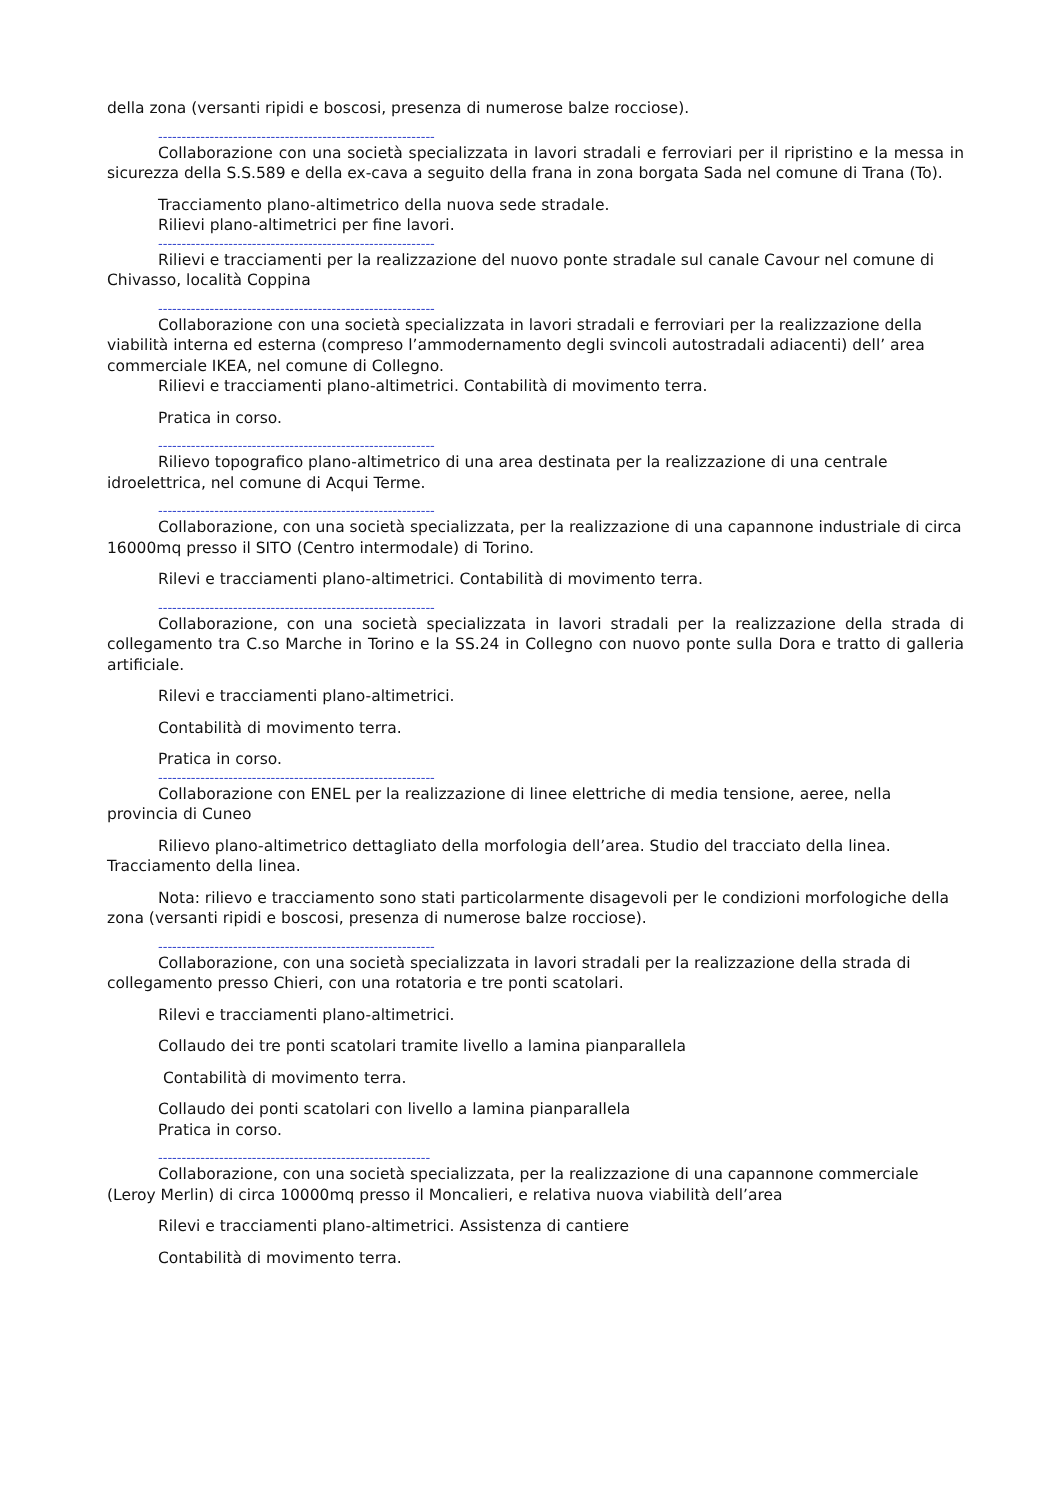della zona (versanti ripidi e boscosi, presenza di numerose balze rocciose).
-----------------------------------------------------------
Collaborazione con una società specializzata in lavori stradali e ferroviari per il ripristino e la messa in sicurezza della S.S.589 e della ex-cava a seguito della frana in zona borgata Sada nel comune di Trana (To).
Tracciamento plano-altimetrico della nuova sede stradale.
Rilievi plano-altimetrici per fine lavori.
-----------------------------------------------------------
Rilievi e tracciamenti per la realizzazione del nuovo ponte stradale sul canale Cavour nel comune di Chivasso, località Coppina
-----------------------------------------------------------
Collaborazione con una società specializzata in lavori stradali e ferroviari per la realizzazione della viabilità interna ed esterna (compreso l’ammodernamento degli svincoli autostradali adiacenti) dell’ area commerciale IKEA, nel comune di Collegno.
Rilievi e tracciamenti plano-altimetrici. Contabilità di movimento terra.
Pratica in corso.
-----------------------------------------------------------
Rilievo topografico plano-altimetrico di una area destinata per la realizzazione di una centrale idroelettrica, nel comune di Acqui Terme.
-----------------------------------------------------------
Collaborazione, con una società specializzata, per la realizzazione di una capannone industriale di circa 16000mq presso il SITO (Centro intermodale) di Torino.
Rilevi e tracciamenti plano-altimetrici. Contabilità di movimento terra.
-----------------------------------------------------------
Collaborazione, con una società specializzata in lavori stradali per la realizzazione della strada di collegamento tra C.so Marche in Torino e la SS.24 in Collegno con nuovo ponte sulla Dora e tratto di galleria artificiale.
Rilevi e tracciamenti plano-altimetrici.
Contabilità di movimento terra.
Pratica in corso.
-----------------------------------------------------------
Collaborazione con ENEL per la realizzazione di linee elettriche di media tensione, aeree, nella provincia di Cuneo
Rilievo plano-altimetrico dettagliato della morfologia dell’area. Studio del tracciato della linea. Tracciamento della linea.
Nota: rilievo e tracciamento sono stati particolarmente disagevoli per le condizioni morfologiche della zona (versanti ripidi e boscosi, presenza di numerose balze rocciose).
-----------------------------------------------------------
Collaborazione, con una società specializzata in lavori stradali per la realizzazione della strada di collegamento presso Chieri, con una rotatoria e tre ponti scatolari.
Rilevi e tracciamenti plano-altimetrici.
Collaudo dei tre ponti scatolari tramite livello a lamina pianparallela
Contabilità di movimento terra.
Collaudo dei ponti scatolari con livello a lamina pianparallela
Pratica in corso.
----------------------------------------------------------
Collaborazione, con una società specializzata, per la realizzazione di una capannone commerciale (Leroy Merlin) di circa 10000mq presso il Moncalieri, e relativa nuova viabilità dell’area
Rilevi e tracciamenti plano-altimetrici. Assistenza di cantiere
Contabilità di movimento terra.